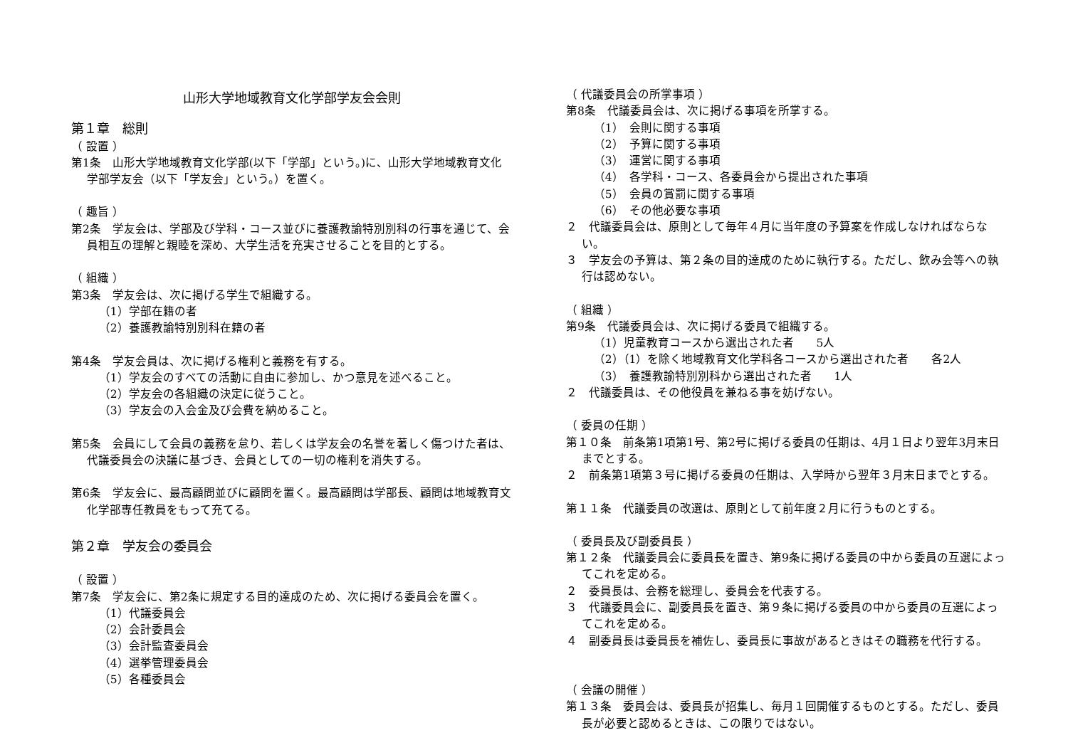山形大学地域教育文化学部学友会会則
第１章　総則
（ 設置 ）
第1条　山形大学地域教育文化学部(以下「学部」という。)に、山形大学地域教育文化学部学友会（以下「学友会」という。）を置く。
（ 趣旨 ）
第2条　学友会は、学部及び学科・コース並びに養護教諭特別別科の行事を通じて、会員相互の理解と親睦を深め、大学生活を充実させることを目的とする。
（ 組織 ）
第3条　学友会は、次に掲げる学生で組織する。
（1）学部在籍の者
（2）養護教諭特別別科在籍の者
第4条　学友会員は、次に掲げる権利と義務を有する。
（1）学友会のすべての活動に自由に参加し、かつ意見を述べること。
（2）学友会の各組織の決定に従うこと。
（3）学友会の入会金及び会費を納めること。
第5条　会員にして会員の義務を怠り、若しくは学友会の名誉を著しく傷つけた者は、代議委員会の決議に基づき、会員としての一切の権利を消失する。
第6条　学友会に、最高顧問並びに顧問を置く。最高顧問は学部長、顧問は地域教育文化学部専任教員をもって充てる。
第２章　学友会の委員会
（ 設置 ）
第7条　学友会に、第2条に規定する目的達成のため、次に掲げる委員会を置く。
（1）代議委員会
（2）会計委員会
（3）会計監査委員会
（4）選挙管理委員会
（5）各種委員会
（ 代議委員会の所掌事項 ）
第8条　代議委員会は、次に掲げる事項を所掌する。
（1）　会則に関する事項
（2）　予算に関する事項
（3）　運営に関する事項
（4）　各学科・コース、各委員会から提出された事項
（5）　会員の賞罰に関する事項
（6）　その他必要な事項
２　代議委員会は、原則として毎年４月に当年度の予算案を作成しなければならない。
３　学友会の予算は、第２条の目的達成のために執行する。ただし、飲み会等への執行は認めない。
（ 組織 ）
第9条　代議委員会は、次に掲げる委員で組織する。
（1）児童教育コースから選出された者　　5人
（2）（1）を除く地域教育文化学科各コースから選出された者　　各2人
（3）　養護教諭特別別科から選出された者　　1人
２　代議委員は、その他役員を兼ねる事を妨げない。
（ 委員の任期 ）
第１０条　前条第1項第1号、第2号に掲げる委員の任期は、4月１日より翌年3月末日までとする。
２　前条第1項第３号に掲げる委員の任期は、入学時から翌年３月末日までとする。
第１１条　代議委員の改選は、原則として前年度２月に行うものとする。
（ 委員長及び副委員長 ）
第１２条　代議委員会に委員長を置き、第9条に掲げる委員の中から委員の互選によってこれを定める。
２　委員長は、会務を総理し、委員会を代表する。
３　代議委員会に、副委員長を置き、第９条に掲げる委員の中から委員の互選によってこれを定める。
４　副委員長は委員長を補佐し、委員長に事故があるときはその職務を代行する。
（ 会議の開催 ）
第１３条　委員会は、委員長が招集し、毎月１回開催するものとする。ただし、委員長が必要と認めるときは、この限りではない。